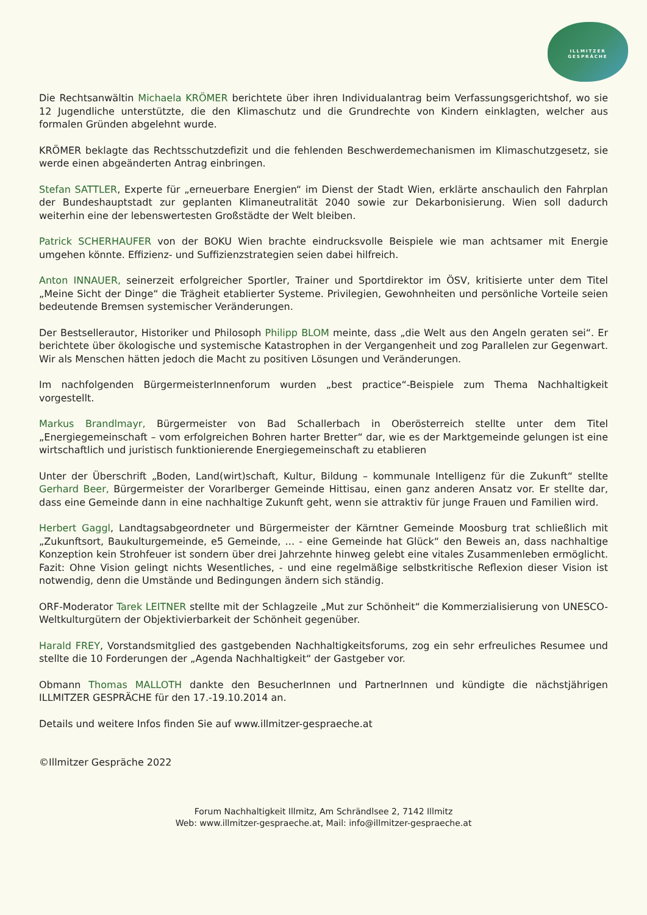ILLMITZER
GESPRÄCHE
Die Rechtsanwältin Michaela KRÖMER berichtete über ihren Individualantrag beim Verfassungsgerichtshof, wo sie 12 Jugendliche unterstützte, die den Klimaschutz und die Grundrechte von Kindern einklagten, welcher aus formalen Gründen abgelehnt wurde.
KRÖMER beklagte das Rechtsschutzdefizit und die fehlenden Beschwerdemechanismen im Klimaschutzgesetz, sie werde einen abgeänderten Antrag einbringen.
Stefan SATTLER, Experte für „erneuerbare Energien“ im Dienst der Stadt Wien, erklärte anschaulich den Fahrplan der Bundeshauptstadt zur geplanten Klimaneutralität 2040 sowie zur Dekarbonisierung. Wien soll dadurch weiterhin eine der lebenswertesten Großstädte der Welt bleiben.
Patrick SCHERHAUFER von der BOKU Wien brachte eindrucksvolle Beispiele wie man achtsamer mit Energie umgehen könnte. Effizienz- und Suffizienzstrategien seien dabei hilfreich.
Anton INNAUER, seinerzeit erfolgreicher Sportler, Trainer und Sportdirektor im ÖSV, kritisierte unter dem Titel „Meine Sicht der Dinge“ die Trägheit etablierter Systeme. Privilegien, Gewohnheiten und persönliche Vorteile seien bedeutende Bremsen systemischer Veränderungen.
Der Bestsellerautor, Historiker und Philosoph Philipp BLOM meinte, dass „die Welt aus den Angeln geraten sei“. Er berichtete über ökologische und systemische Katastrophen in der Vergangenheit und zog Parallelen zur Gegenwart. Wir als Menschen hätten jedoch die Macht zu positiven Lösungen und Veränderungen.
Im nachfolgenden BürgermeisterInnenforum wurden „best practice“-Beispiele zum Thema Nachhaltigkeit vorgestellt.
Markus Brandlmayr, Bürgermeister von Bad Schallerbach in Oberösterreich stellte unter dem Titel „Energiegemeinschaft – vom erfolgreichen Bohren harter Bretter“ dar, wie es der Marktgemeinde gelungen ist eine wirtschaftlich und juristisch funktionierende Energiegemeinschaft zu etablieren
Unter der Überschrift „Boden, Land(wirt)schaft, Kultur, Bildung – kommunale Intelligenz für die Zukunft“ stellte Gerhard Beer, Bürgermeister der Vorarlberger Gemeinde Hittisau, einen ganz anderen Ansatz vor. Er stellte dar, dass eine Gemeinde dann in eine nachhaltige Zukunft geht, wenn sie attraktiv für junge Frauen und Familien wird.
Herbert Gaggl, Landtagsabgeordneter und Bürgermeister der Kärntner Gemeinde Moosburg trat schließlich mit „Zukunftsort, Baukulturgemeinde, e5 Gemeinde, … - eine Gemeinde hat Glück“ den Beweis an, dass nachhaltige Konzeption kein Strohfeuer ist sondern über drei Jahrzehnte hinweg gelebt eine vitales Zusammenleben ermöglicht. Fazit: Ohne Vision gelingt nichts Wesentliches, - und eine regelmäßige selbstkritische Reflexion dieser Vision ist notwendig, denn die Umstände und Bedingungen ändern sich ständig.
ORF-Moderator Tarek LEITNER stellte mit der Schlagzeile „Mut zur Schönheit“ die Kommerzialisierung von UNESCO-Weltkulturgütern der Objektivierbarkeit der Schönheit gegenüber.
Harald FREY, Vorstandsmitglied des gastgebenden Nachhaltigkeitsforums, zog ein sehr erfreuliches Resumee und stellte die 10 Forderungen der „Agenda Nachhaltigkeit“ der Gastgeber vor.
Obmann Thomas MALLOTH dankte den BesucherInnen und PartnerInnen und kündigte die nächstjährigen ILLMITZER GESPRÄCHE für den 17.-19.10.2014 an.
Details und weitere Infos finden Sie auf www.illmitzer-gespraeche.at
©Illmitzer Gespräche 2022
Forum Nachhaltigkeit Illmitz, Am Schrändlsee 2, 7142 Illmitz
Web: www.illmitzer-gespraeche.at, Mail: info@illmitzer-gespraeche.at